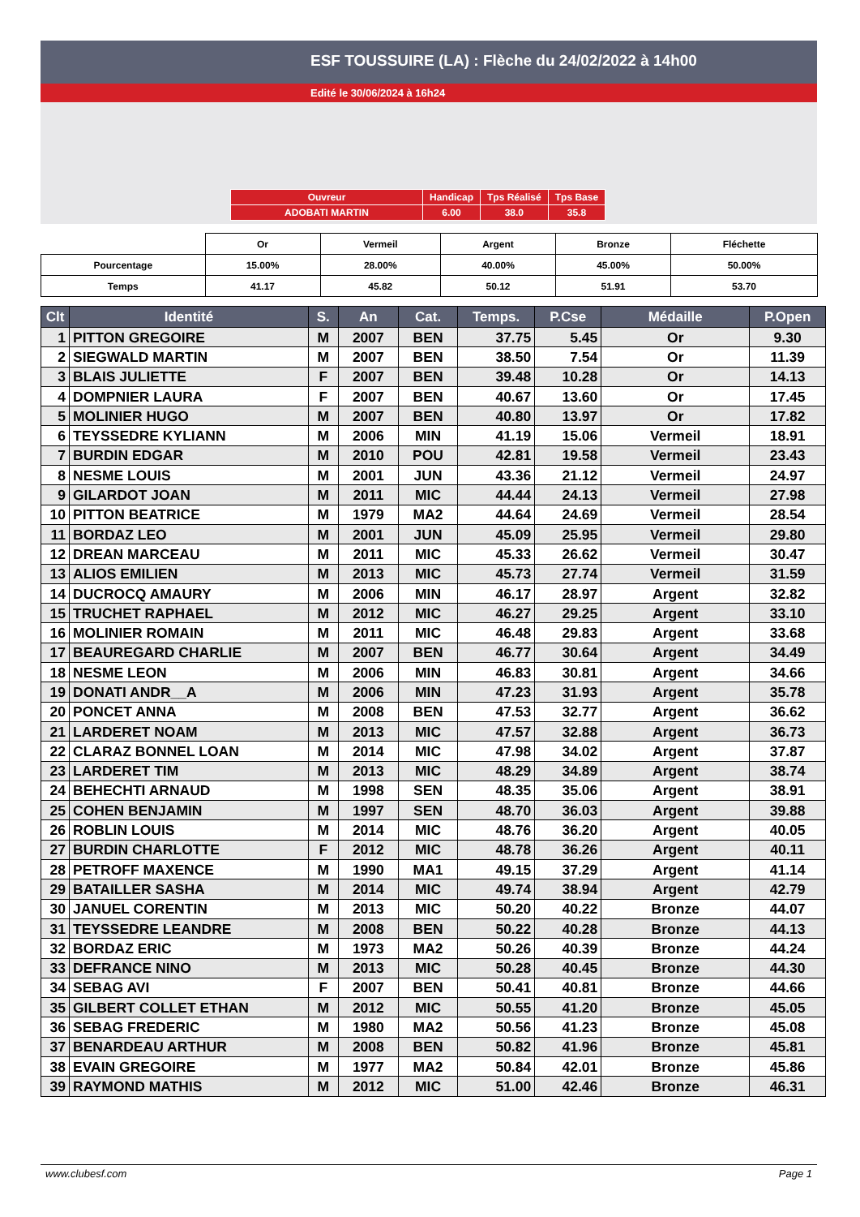ESF TOUSSUIRE (LA) : Flèche du 24/02/2022 à 14h00
Edité le 30/06/2024 à 16h24
| Ouvreur | Handicap | Tps Réalisé | Tps Base |
| ADOBATI MARTIN | 6.00 | 38.0 | 35.8 |
| | Or | Vermeil | Argent | Bronze | Fléchette |
| Pourcentage | 15.00% | 28.00% | 40.00% | 45.00% | 50.00% |
| Temps | 41.17 | 45.82 | 50.12 | 51.91 | 53.70 |
| Clt | Identité | S. | An | Cat. | Temps. | P.Cse | Médaille | P.Open |
| --- | --- | --- | --- | --- | --- | --- | --- | --- |
| 1 | PITTON GREGOIRE | M | 2007 | BEN | 37.75 | 5.45 | Or | 9.30 |
| 2 | SIEGWALD MARTIN | M | 2007 | BEN | 38.50 | 7.54 | Or | 11.39 |
| 3 | BLAIS JULIETTE | F | 2007 | BEN | 39.48 | 10.28 | Or | 14.13 |
| 4 | DOMPNIER LAURA | F | 2007 | BEN | 40.67 | 13.60 | Or | 17.45 |
| 5 | MOLINIER HUGO | M | 2007 | BEN | 40.80 | 13.97 | Or | 17.82 |
| 6 | TEYSSEDRE KYLIANN | M | 2006 | MIN | 41.19 | 15.06 | Vermeil | 18.91 |
| 7 | BURDIN EDGAR | M | 2010 | POU | 42.81 | 19.58 | Vermeil | 23.43 |
| 8 | NESME LOUIS | M | 2001 | JUN | 43.36 | 21.12 | Vermeil | 24.97 |
| 9 | GILARDOT JOAN | M | 2011 | MIC | 44.44 | 24.13 | Vermeil | 27.98 |
| 10 | PITTON BEATRICE | M | 1979 | MA2 | 44.64 | 24.69 | Vermeil | 28.54 |
| 11 | BORDAZ LEO | M | 2001 | JUN | 45.09 | 25.95 | Vermeil | 29.80 |
| 12 | DREAN MARCEAU | M | 2011 | MIC | 45.33 | 26.62 | Vermeil | 30.47 |
| 13 | ALIOS EMILIEN | M | 2013 | MIC | 45.73 | 27.74 | Vermeil | 31.59 |
| 14 | DUCROCQ AMAURY | M | 2006 | MIN | 46.17 | 28.97 | Argent | 32.82 |
| 15 | TRUCHET RAPHAEL | M | 2012 | MIC | 46.27 | 29.25 | Argent | 33.10 |
| 16 | MOLINIER ROMAIN | M | 2011 | MIC | 46.48 | 29.83 | Argent | 33.68 |
| 17 | BEAUREGARD CHARLIE | M | 2007 | BEN | 46.77 | 30.64 | Argent | 34.49 |
| 18 | NESME LEON | M | 2006 | MIN | 46.83 | 30.81 | Argent | 34.66 |
| 19 | DONATI ANDR__A | M | 2006 | MIN | 47.23 | 31.93 | Argent | 35.78 |
| 20 | PONCET ANNA | M | 2008 | BEN | 47.53 | 32.77 | Argent | 36.62 |
| 21 | LARDERET NOAM | M | 2013 | MIC | 47.57 | 32.88 | Argent | 36.73 |
| 22 | CLARAZ BONNEL LOAN | M | 2014 | MIC | 47.98 | 34.02 | Argent | 37.87 |
| 23 | LARDERET TIM | M | 2013 | MIC | 48.29 | 34.89 | Argent | 38.74 |
| 24 | BEHECHTI ARNAUD | M | 1998 | SEN | 48.35 | 35.06 | Argent | 38.91 |
| 25 | COHEN BENJAMIN | M | 1997 | SEN | 48.70 | 36.03 | Argent | 39.88 |
| 26 | ROBLIN LOUIS | M | 2014 | MIC | 48.76 | 36.20 | Argent | 40.05 |
| 27 | BURDIN CHARLOTTE | F | 2012 | MIC | 48.78 | 36.26 | Argent | 40.11 |
| 28 | PETROFF MAXENCE | M | 1990 | MA1 | 49.15 | 37.29 | Argent | 41.14 |
| 29 | BATAILLER SASHA | M | 2014 | MIC | 49.74 | 38.94 | Argent | 42.79 |
| 30 | JANUEL CORENTIN | M | 2013 | MIC | 50.20 | 40.22 | Bronze | 44.07 |
| 31 | TEYSSEDRE LEANDRE | M | 2008 | BEN | 50.22 | 40.28 | Bronze | 44.13 |
| 32 | BORDAZ ERIC | M | 1973 | MA2 | 50.26 | 40.39 | Bronze | 44.24 |
| 33 | DEFRANCE NINO | M | 2013 | MIC | 50.28 | 40.45 | Bronze | 44.30 |
| 34 | SEBAG AVI | F | 2007 | BEN | 50.41 | 40.81 | Bronze | 44.66 |
| 35 | GILBERT COLLET ETHAN | M | 2012 | MIC | 50.55 | 41.20 | Bronze | 45.05 |
| 36 | SEBAG FREDERIC | M | 1980 | MA2 | 50.56 | 41.23 | Bronze | 45.08 |
| 37 | BENARDEAU ARTHUR | M | 2008 | BEN | 50.82 | 41.96 | Bronze | 45.81 |
| 38 | EVAIN GREGOIRE | M | 1977 | MA2 | 50.84 | 42.01 | Bronze | 45.86 |
| 39 | RAYMOND MATHIS | M | 2012 | MIC | 51.00 | 42.46 | Bronze | 46.31 |
www.clubesf.com Page 1